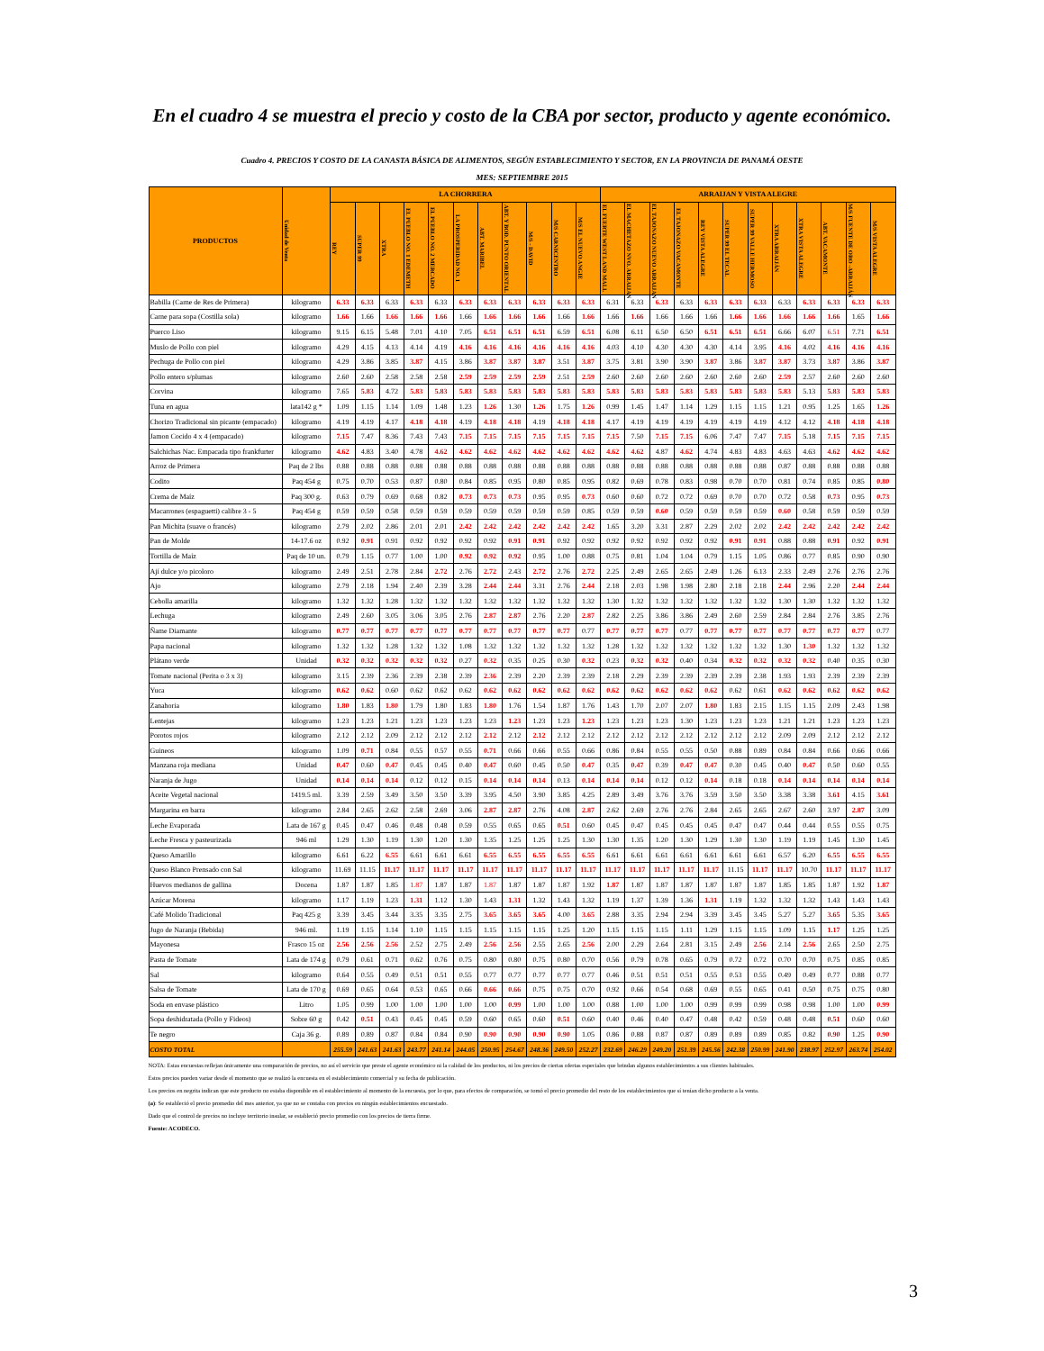En el cuadro 4 se muestra el precio y costo de la CBA por sector, producto y agente económico.
Cuadro 4. PRECIOS Y COSTO DE LA CANASTA BÁSICA DE ALIMENTOS, SEGÚN ESTABLECIMIENTO Y SECTOR, EN LA PROVINCIA DE PANAMÁ OESTE
MES: SEPTIEMBRE 2015
| PRODUCTOS | Unidad de Venta | LA CHORRERA | | | | | | | | | | | ARRAIJAN Y VISTA ALEGRE | | | | | | | | | | | |
| --- | --- | --- | --- | --- | --- | --- | --- | --- | --- | --- | --- | --- | --- | --- | --- | --- | --- | --- | --- | --- | --- | --- | --- | --- |
| | | REY | SUPER 99 | XTRA | EL PUEBLO NO. 1 EDEMETH | EL PUEBLO NO. 2 MERCADO | LA PROSPERIDAD NO. 1 | ABT. MARIBEL | ABT. Y BOD. PUNTO ORIENTAL | M/S - DAVID | M/S CARNICENTRO | M/S EL NUEVO ANGIE | EL FUERTE WEST LAND MALL | EL MACHETAZO NVO. ARRAIJAN | EL TAJONAZO NUEVO ARRAIJAN | EL TAJONAZO VACAMONTE | REY VISTA ALEGRE | SUPER 99 EL TECAL | SUPER 99 VALLE HERMOSO | XTRA ARRAIJÁN | XTRA VISTA ALEGRE | ABT. VACAMONTE | M/S FUENTE DE ORO -ARRAIJÁN | M/S VISTA ALEGRE |
| Babilla (Carne de Res de Primera) | kilogramo | 6.33 | 6.33 | 6.33 | 6.33 | 6.33 | 6.33 | 6.33 | 6.33 | 6.33 | 6.33 | 6.33 | 6.31 | 6.33 | 6.33 | 6.33 | 6.33 | 6.33 | 6.33 | 6.33 | 6.33 | 6.33 | 6.33 | 6.33 |
| Carne para sopa (Costilla sola) | kilogramo | 1.66 | 1.66 | 1.66 | 1.66 | 1.66 | 1.66 | 1.66 | 1.66 | 1.66 | 1.66 | 1.66 | 1.66 | 1.66 | 1.66 | 1.66 | 1.66 | 1.66 | 1.66 | 1.66 | 1.66 | 1.66 | 1.65 | 1.66 |
| Puerco Liso | kilogramo | 9.15 | 6.15 | 5.48 | 7.01 | 4.10 | 7.05 | 6.51 | 6.51 | 6.51 | 6.59 | 6.51 | 6.08 | 6.11 | 6.50 | 6.50 | 6.51 | 6.51 | 6.51 | 6.66 | 6.07 | 6.51 | 7.71 | 6.51 |
| Muslo de Pollo con piel | kilogramo | 4.29 | 4.15 | 4.13 | 4.14 | 4.19 | 4.16 | 4.16 | 4.16 | 4.16 | 4.16 | 4.16 | 4.03 | 4.10 | 4.30 | 4.30 | 4.30 | 4.14 | 3.95 | 4.16 | 4.02 | 4.16 | 4.16 | 4.16 |
| Pechuga de Pollo con piel | kilogramo | 4.29 | 3.86 | 3.85 | 3.87 | 4.15 | 3.86 | 3.87 | 3.87 | 3.87 | 3.51 | 3.87 | 3.75 | 3.81 | 3.90 | 3.90 | 3.87 | 3.86 | 3.87 | 3.87 | 3.73 | 3.87 | 3.86 | 3.87 |
| Pollo entero s/plumas | kilogramo | 2.60 | 2.60 | 2.58 | 2.58 | 2.58 | 2.59 | 2.59 | 2.59 | 2.59 | 2.51 | 2.59 | 2.60 | 2.60 | 2.60 | 2.60 | 2.60 | 2.60 | 2.60 | 2.59 | 2.57 | 2.60 | 2.60 | 2.60 |
| Corvina | kilogramo | 7.65 | 5.83 | 4.72 | 5.83 | 5.83 | 5.83 | 5.83 | 5.83 | 5.83 | 5.83 | 5.83 | 5.83 | 5.83 | 5.83 | 5.83 | 5.83 | 5.83 | 5.83 | 5.83 | 5.13 | 5.83 | 5.83 | 5.83 |
| Tuna en agua | lata142 g * | 1.09 | 1.15 | 1.14 | 1.09 | 1.48 | 1.23 | 1.26 | 1.30 | 1.26 | 1.75 | 1.26 | 0.99 | 1.45 | 1.47 | 1.14 | 1.29 | 1.15 | 1.15 | 1.21 | 0.95 | 1.25 | 1.65 | 1.26 |
| Chorizo Tradicional sin picante (empacado) | kilogramo | 4.19 | 4.19 | 4.17 | 4.18 | 4.18 | 4.19 | 4.18 | 4.18 | 4.19 | 4.18 | 4.18 | 4.17 | 4.19 | 4.19 | 4.19 | 4.19 | 4.19 | 4.19 | 4.12 | 4.12 | 4.18 | 4.18 | 4.18 |
| Jamon Cocido 4 x 4 (empacado) | kilogramo | 7.15 | 7.47 | 8.36 | 7.43 | 7.43 | 7.15 | 7.15 | 7.15 | 7.15 | 7.15 | 7.15 | 7.15 | 7.50 | 7.15 | 7.15 | 6.06 | 7.47 | 7.47 | 7.15 | 5.18 | 7.15 | 7.15 | 7.15 |
| Salchichas Nac. Empacada tipo frankfurter | kilogramo | 4.62 | 4.83 | 3.40 | 4.78 | 4.62 | 4.62 | 4.62 | 4.62 | 4.62 | 4.62 | 4.62 | 4.62 | 4.62 | 4.87 | 4.62 | 4.74 | 4.83 | 4.83 | 4.63 | 4.63 | 4.62 | 4.62 | 4.62 |
| Arroz de Primera | Paq de 2 lbs | 0.88 | 0.88 | 0.88 | 0.88 | 0.88 | 0.88 | 0.88 | 0.88 | 0.88 | 0.88 | 0.88 | 0.88 | 0.88 | 0.88 | 0.88 | 0.88 | 0.88 | 0.88 | 0.87 | 0.88 | 0.88 | 0.88 | 0.88 |
| Codito | Paq 454 g | 0.75 | 0.70 | 0.53 | 0.87 | 0.80 | 0.84 | 0.85 | 0.95 | 0.80 | 0.85 | 0.95 | 0.82 | 0.69 | 0.78 | 0.83 | 0.98 | 0.70 | 0.70 | 0.81 | 0.74 | 0.85 | 0.85 | 0.80 |
| Crema de Maíz | Paq 300 g. | 0.63 | 0.79 | 0.69 | 0.68 | 0.82 | 0.73 | 0.73 | 0.73 | 0.95 | 0.95 | 0.73 | 0.60 | 0.60 | 0.72 | 0.72 | 0.69 | 0.70 | 0.70 | 0.72 | 0.58 | 0.73 | 0.95 | 0.73 |
| Macarrones (espaguetti) calibre 3 - 5 | Paq 454 g | 0.59 | 0.59 | 0.58 | 0.59 | 0.59 | 0.59 | 0.59 | 0.59 | 0.59 | 0.59 | 0.85 | 0.59 | 0.59 | 0.60 | 0.59 | 0.59 | 0.59 | 0.59 | 0.60 | 0.58 | 0.59 | 0.59 | 0.59 |
| Pan Michita (suave o francés) | kilogramo | 2.79 | 2.02 | 2.86 | 2.01 | 2.01 | 2.42 | 2.42 | 2.42 | 2.42 | 2.42 | 2.42 | 1.65 | 3.20 | 3.31 | 2.87 | 2.29 | 2.02 | 2.02 | 2.42 | 2.42 | 2.42 | 2.42 | 2.42 |
| Pan de Molde | 14-17.6 oz | 0.92 | 0.91 | 0.91 | 0.92 | 0.92 | 0.92 | 0.92 | 0.91 | 0.91 | 0.92 | 0.92 | 0.92 | 0.92 | 0.92 | 0.92 | 0.92 | 0.91 | 0.91 | 0.88 | 0.88 | 0.91 | 0.92 | 0.91 |
| Tortilla de Maíz | Paq de 10 un. | 0.79 | 1.15 | 0.77 | 1.00 | 1.00 | 0.92 | 0.92 | 0.92 | 0.95 | 1.00 | 0.88 | 0.75 | 0.81 | 1.04 | 1.04 | 0.79 | 1.15 | 1.05 | 0.86 | 0.77 | 0.85 | 0.90 | 0.90 |
| Ají dulce y/o picoloro | kilogramo | 2.49 | 2.51 | 2.78 | 2.84 | 2.72 | 2.76 | 2.72 | 2.43 | 2.72 | 2.76 | 2.72 | 2.25 | 2.49 | 2.65 | 2.65 | 2.49 | 1.26 | 6.13 | 2.33 | 2.49 | 2.76 | 2.76 | 2.76 |
| Ajo | kilogramo | 2.79 | 2.18 | 1.94 | 2.40 | 2.39 | 3.28 | 2.44 | 2.44 | 3.31 | 2.76 | 2.44 | 2.18 | 2.03 | 1.98 | 1.98 | 2.80 | 2.18 | 2.18 | 2.44 | 2.96 | 2.20 | 2.44 | 2.44 |
| Cebolla amarilla | kilogramo | 1.32 | 1.32 | 1.28 | 1.32 | 1.32 | 1.32 | 1.32 | 1.32 | 1.32 | 1.32 | 1.32 | 1.30 | 1.32 | 1.32 | 1.32 | 1.32 | 1.32 | 1.32 | 1.30 | 1.30 | 1.32 | 1.32 | 1.32 |
| Lechuga | kilogramo | 2.49 | 2.60 | 3.05 | 3.06 | 3.05 | 2.76 | 2.87 | 2.87 | 2.76 | 2.20 | 2.87 | 2.82 | 2.25 | 3.86 | 3.86 | 2.49 | 2.60 | 2.59 | 2.84 | 2.84 | 2.76 | 3.85 | 2.76 |
| Ñame Diamante | kilogramo | 0.77 | 0.77 | 0.77 | 0.77 | 0.77 | 0.77 | 0.77 | 0.77 | 0.77 | 0.77 | 0.77 | 0.77 | 0.77 | 0.77 | 0.77 | 0.77 | 0.77 | 0.77 | 0.77 | 0.77 | 0.77 | 0.77 | 0.77 |
| Papa nacional | kilogramo | 1.32 | 1.32 | 1.28 | 1.32 | 1.32 | 1.08 | 1.32 | 1.32 | 1.32 | 1.32 | 1.32 | 1.28 | 1.32 | 1.32 | 1.32 | 1.32 | 1.32 | 1.32 | 1.30 | 1.30 | 1.32 | 1.32 | 1.32 |
| Plátano verde | Unidad | 0.32 | 0.32 | 0.32 | 0.32 | 0.32 | 0.27 | 0.32 | 0.35 | 0.25 | 0.30 | 0.32 | 0.23 | 0.32 | 0.32 | 0.40 | 0.34 | 0.32 | 0.32 | 0.32 | 0.32 | 0.40 | 0.35 | 0.30 |
| Tomate nacional (Perita o 3 x 3) | kilogramo | 3.15 | 2.39 | 2.36 | 2.39 | 2.38 | 2.39 | 2.36 | 2.39 | 2.20 | 2.39 | 2.39 | 2.18 | 2.29 | 2.39 | 2.39 | 2.39 | 2.39 | 2.38 | 1.93 | 1.93 | 2.39 | 2.39 | 2.39 |
| Yuca | kilogramo | 0.62 | 0.62 | 0.60 | 0.62 | 0.62 | 0.62 | 0.62 | 0.62 | 0.62 | 0.62 | 0.62 | 0.62 | 0.62 | 0.62 | 0.62 | 0.62 | 0.62 | 0.61 | 0.62 | 0.62 | 0.62 | 0.62 | 0.62 |
| Zanahoria | kilogramo | 1.80 | 1.83 | 1.80 | 1.79 | 1.80 | 1.83 | 1.80 | 1.76 | 1.54 | 1.87 | 1.76 | 1.43 | 1.70 | 2.07 | 2.07 | 1.80 | 1.83 | 2.15 | 1.15 | 1.15 | 2.09 | 2.43 | 1.98 |
| Lentejas | kilogramo | 1.23 | 1.23 | 1.21 | 1.23 | 1.23 | 1.23 | 1.23 | 1.23 | 1.23 | 1.23 | 1.23 | 1.23 | 1.23 | 1.23 | 1.30 | 1.23 | 1.23 | 1.23 | 1.21 | 1.21 | 1.23 | 1.23 | 1.23 |
| Porotos rojos | kilogramo | 2.12 | 2.12 | 2.09 | 2.12 | 2.12 | 2.12 | 2.12 | 2.12 | 2.12 | 2.12 | 2.12 | 2.12 | 2.12 | 2.12 | 2.12 | 2.12 | 2.12 | 2.12 | 2.09 | 2.09 | 2.12 | 2.12 | 2.12 |
| Guineos | kilogramo | 1.09 | 0.71 | 0.84 | 0.55 | 0.57 | 0.55 | 0.71 | 0.66 | 0.66 | 0.55 | 0.66 | 0.86 | 0.84 | 0.55 | 0.55 | 0.50 | 0.88 | 0.89 | 0.84 | 0.84 | 0.66 | 0.66 | 0.66 |
| Manzana roja mediana | Unidad | 0.47 | 0.60 | 0.47 | 0.45 | 0.45 | 0.40 | 0.47 | 0.60 | 0.45 | 0.50 | 0.47 | 0.35 | 0.47 | 0.39 | 0.47 | 0.47 | 0.30 | 0.45 | 0.40 | 0.47 | 0.50 | 0.60 | 0.55 |
| Naranja de Jugo | Unidad | 0.14 | 0.14 | 0.14 | 0.12 | 0.12 | 0.15 | 0.14 | 0.14 | 0.14 | 0.13 | 0.14 | 0.14 | 0.14 | 0.12 | 0.12 | 0.14 | 0.18 | 0.18 | 0.14 | 0.14 | 0.14 | 0.14 | 0.14 |
| Aceite Vegetal nacional | 1419.5 ml. | 3.39 | 2.59 | 3.49 | 3.50 | 3.50 | 3.39 | 3.95 | 4.50 | 3.90 | 3.85 | 4.25 | 2.89 | 3.49 | 3.76 | 3.76 | 3.59 | 3.50 | 3.50 | 3.38 | 3.38 | 3.61 | 4.15 | 3.61 |
| Margarina en barra | kilogramo | 2.84 | 2.65 | 2.62 | 2.58 | 2.69 | 3.06 | 2.87 | 2.87 | 2.76 | 4.08 | 2.87 | 2.62 | 2.69 | 2.76 | 2.76 | 2.84 | 2.65 | 2.65 | 2.67 | 2.60 | 3.97 | 2.87 | 3.09 |
| Leche Evaporada | Lata de 167 g | 0.45 | 0.47 | 0.46 | 0.48 | 0.48 | 0.59 | 0.55 | 0.65 | 0.65 | 0.51 | 0.60 | 0.45 | 0.47 | 0.45 | 0.45 | 0.45 | 0.47 | 0.47 | 0.44 | 0.44 | 0.55 | 0.55 | 0.75 |
| Leche Fresca y pasteurizada | 946 ml | 1.29 | 1.30 | 1.19 | 1.30 | 1.20 | 1.30 | 1.35 | 1.25 | 1.25 | 1.25 | 1.30 | 1.30 | 1.35 | 1.20 | 1.30 | 1.29 | 1.30 | 1.30 | 1.19 | 1.19 | 1.45 | 1.30 | 1.45 |
| Queso Amarillo | kilogramo | 6.61 | 6.22 | 6.55 | 6.61 | 6.61 | 6.61 | 6.55 | 6.55 | 6.55 | 6.55 | 6.55 | 6.61 | 6.61 | 6.61 | 6.61 | 6.61 | 6.61 | 6.61 | 6.57 | 6.20 | 6.55 | 6.55 | 6.55 |
| Queso Blanco Prensado con Sal | kilogramo | 11.69 | 11.15 | 11.17 | 11.17 | 11.17 | 11.17 | 11.17 | 11.17 | 11.17 | 11.17 | 11.17 | 11.17 | 11.17 | 11.17 | 11.17 | 11.17 | 11.15 | 11.17 | 11.17 | 10.70 | 11.17 | 11.17 | 11.17 |
| Huevos medianos de gallina | Docena | 1.87 | 1.87 | 1.85 | 1.87 | 1.87 | 1.87 | 1.87 | 1.87 | 1.87 | 1.87 | 1.92 | 1.87 | 1.87 | 1.87 | 1.87 | 1.87 | 1.87 | 1.87 | 1.85 | 1.85 | 1.87 | 1.92 | 1.87 |
| Azúcar Morena | kilogramo | 1.17 | 1.19 | 1.23 | 1.31 | 1.12 | 1.30 | 1.43 | 1.31 | 1.32 | 1.43 | 1.32 | 1.19 | 1.37 | 1.39 | 1.36 | 1.31 | 1.19 | 1.32 | 1.32 | 1.32 | 1.43 | 1.43 | 1.43 |
| Café Molido Tradicional | Paq 425 g | 3.39 | 3.45 | 3.44 | 3.35 | 3.35 | 2.75 | 3.65 | 3.65 | 3.65 | 4.00 | 3.65 | 2.88 | 3.35 | 2.94 | 2.94 | 3.39 | 3.45 | 3.45 | 5.27 | 5.27 | 3.65 | 5.35 | 3.65 |
| Jugo de Naranja (Bebida) | 946 ml. | 1.19 | 1.15 | 1.14 | 1.10 | 1.15 | 1.15 | 1.15 | 1.15 | 1.15 | 1.25 | 1.20 | 1.15 | 1.15 | 1.15 | 1.11 | 1.29 | 1.15 | 1.15 | 1.09 | 1.15 | 1.17 | 1.25 | 1.25 |
| Mayonesa | Frasco 15 oz | 2.56 | 2.56 | 2.56 | 2.52 | 2.75 | 2.49 | 2.56 | 2.56 | 2.55 | 2.65 | 2.56 | 2.00 | 2.29 | 2.64 | 2.81 | 3.15 | 2.49 | 2.56 | 2.14 | 2.56 | 2.65 | 2.50 | 2.75 |
| Pasta de Tomate | Lata de 174 g | 0.79 | 0.61 | 0.71 | 0.62 | 0.76 | 0.75 | 0.80 | 0.80 | 0.75 | 0.80 | 0.70 | 0.56 | 0.79 | 0.78 | 0.65 | 0.79 | 0.72 | 0.72 | 0.70 | 0.70 | 0.75 | 0.85 | 0.85 |
| Sal | kilogramo | 0.64 | 0.55 | 0.49 | 0.51 | 0.51 | 0.55 | 0.77 | 0.77 | 0.77 | 0.77 | 0.77 | 0.46 | 0.51 | 0.51 | 0.51 | 0.55 | 0.53 | 0.55 | 0.49 | 0.49 | 0.77 | 0.88 | 0.77 |
| Salsa de Tomate | Lata de 170 g | 0.69 | 0.65 | 0.64 | 0.53 | 0.65 | 0.66 | 0.66 | 0.66 | 0.75 | 0.75 | 0.70 | 0.92 | 0.66 | 0.54 | 0.68 | 0.69 | 0.55 | 0.65 | 0.41 | 0.50 | 0.75 | 0.75 | 0.80 |
| Soda en envase plástico | Litro | 1.05 | 0.99 | 1.00 | 1.00 | 1.00 | 1.00 | 1.00 | 0.99 | 1.00 | 1.00 | 1.00 | 0.88 | 1.00 | 1.00 | 1.00 | 0.99 | 0.99 | 0.99 | 0.98 | 0.98 | 1.00 | 1.00 | 0.99 |
| Sopa deshidratada (Pollo y Fideos) | Sobre 60 g | 0.42 | 0.51 | 0.43 | 0.45 | 0.45 | 0.59 | 0.60 | 0.65 | 0.60 | 0.51 | 0.60 | 0.40 | 0.46 | 0.40 | 0.47 | 0.48 | 0.42 | 0.59 | 0.48 | 0.48 | 0.51 | 0.60 | 0.60 |
| Te negro | Caja 36 g. | 0.89 | 0.89 | 0.87 | 0.84 | 0.84 | 0.90 | 0.90 | 0.90 | 0.90 | 0.90 | 1.05 | 0.86 | 0.88 | 0.87 | 0.87 | 0.89 | 0.89 | 0.89 | 0.85 | 0.82 | 0.90 | 1.25 | 0.90 |
| COSTO TOTAL | | 255.59 | 241.63 | 241.63 | 243.77 | 241.14 | 244.05 | 250.95 | 254.67 | 248.36 | 249.50 | 252.27 | 232.69 | 246.29 | 249.20 | 251.39 | 245.56 | 242.38 | 250.99 | 241.90 | 238.97 | 252.97 | 263.74 | 254.02 |
NOTA: Estas encuestas reflejan únicamente una comparación de precios, no así el servicio que preste el agente económico ni la calidad de los productos, ni los precios de ciertas ofertas especiales que brindan algunos establecimientos a sus clientes habituales.
Estos precios pueden variar desde el momento que se realizó la encuesta en el establecimiento comercial y su fecha de publicación.
Los precios en negrita indican que este producto no estaba disponible en el establecimiento al momento de la encuesta, por lo que, para efectos de comparación, se tomó el precio promedio del resto de los establecimientos que sí tenían dicho producto a la venta.
(a): Se estableció el precio promedio del mes anterior, ya que no se contaba con precios en ningún establecimientos encuestado.
Dado que el control de precios no incluye territorio insular, se estableció precio promedio con los precios de tierra firme.
Fuente: ACODECO.
3